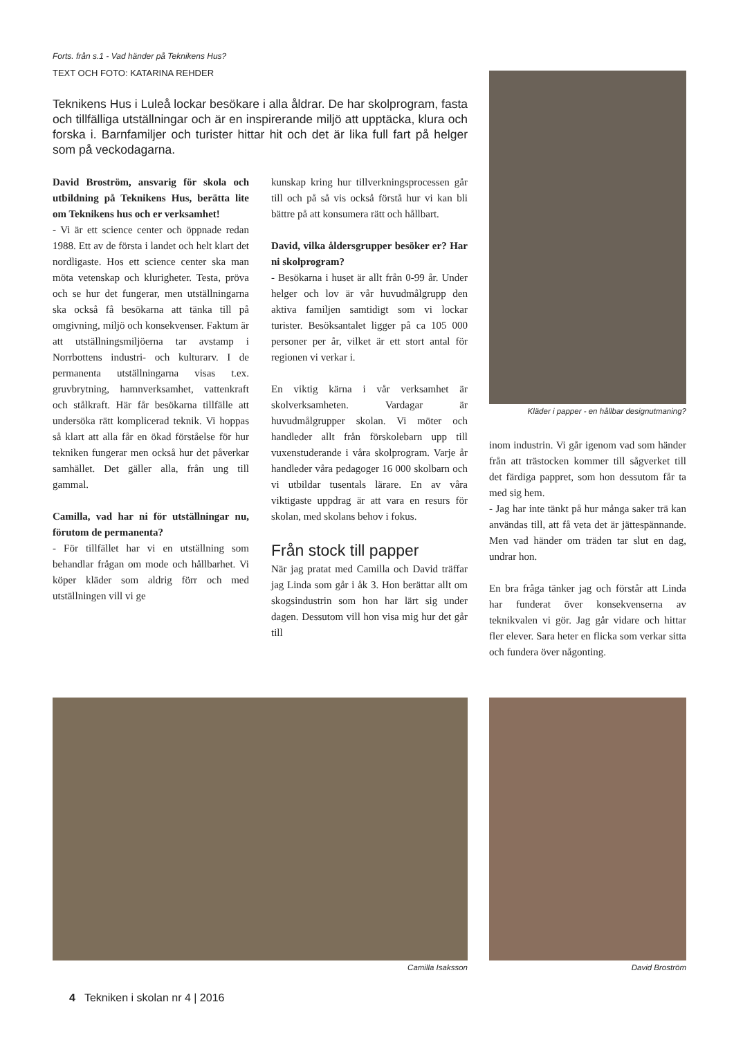Forts. från s.1 - Vad händer på Teknikens Hus?
TEXT OCH FOTO: KATARINA REHDER
Teknikens Hus i Luleå lockar besökare i alla åldrar. De har skolprogram, fasta och tillfälliga utställningar och är en inspirerande miljö att upptäcka, klura och forska i. Barnfamiljer och turister hittar hit och det är lika full fart på helger som på veckodagarna.
David Broström, ansvarig för skola och utbildning på Teknikens Hus, berätta lite om Teknikens hus och er verksamhet!
- Vi är ett science center och öppnade redan 1988. Ett av de första i landet och helt klart det nordligaste. Hos ett science center ska man möta vetenskap och klurigheter. Testa, pröva och se hur det fungerar, men utställningarna ska också få besökarna att tänka till på omgivning, miljö och konsekvenser. Faktum är att utställningsmiljöerna tar avstamp i Norrbottens industri- och kulturarv. I de permanenta utställningarna visas t.ex. gruvbrytning, hamnverksamhet, vattenkraft och stålkraft. Här får besökarna tillfälle att undersöka rätt komplicerad teknik. Vi hoppas så klart att alla får en ökad förståelse för hur tekniken fungerar men också hur det påverkar samhället. Det gäller alla, från ung till gammal.
Camilla, vad har ni för utställningar nu, förutom de permanenta?
- För tillfället har vi en utställning som behandlar frågan om mode och hållbarhet. Vi köper kläder som aldrig förr och med utställningen vill vi ge
kunskap kring hur tillverkningsprocessen går till och på så vis också förstå hur vi kan bli bättre på att konsumera rätt och hållbart.
David, vilka åldersgrupper besöker er? Har ni skolprogram?
- Besökarna i huset är allt från 0-99 år. Under helger och lov är vår huvudmålgrupp den aktiva familjen samtidigt som vi lockar turister. Besöksantalet ligger på ca 105 000 personer per år, vilket är ett stort antal för regionen vi verkar i.
En viktig kärna i vår verksamhet är skolverksamheten. Vardagar är huvudmålgrupper skolan. Vi möter och handleder allt från förskolebarn upp till vuxenstuderande i våra skolprogram. Varje år handleder våra pedagoger 16 000 skolbarn och vi utbildar tusentals lärare. En av våra viktigaste uppdrag är att vara en resurs för skolan, med skolans behov i fokus.
Från stock till papper
När jag pratat med Camilla och David träffar jag Linda som går i åk 3. Hon berättar allt om skogsindustrin som hon har lärt sig under dagen. Dessutom vill hon visa mig hur det går till
Kläder i papper - en hållbar designutmaning?
inom industrin. Vi går igenom vad som händer från att trästocken kommer till sågverket till det färdiga pappret, som hon dessutom får ta med sig hem.
- Jag har inte tänkt på hur många saker trä kan användas till, att få veta det är jättespännande. Men vad händer om träden tar slut en dag, undrar hon.
En bra fråga tänker jag och förstår att Linda har funderat över konsekvenserna av teknikvalen vi gör. Jag går vidare och hittar fler elever. Sara heter en flicka som verkar sitta och fundera över någonting.
Camilla Isaksson David Broström
4 Tekniken i skolan nr 4 | 2016